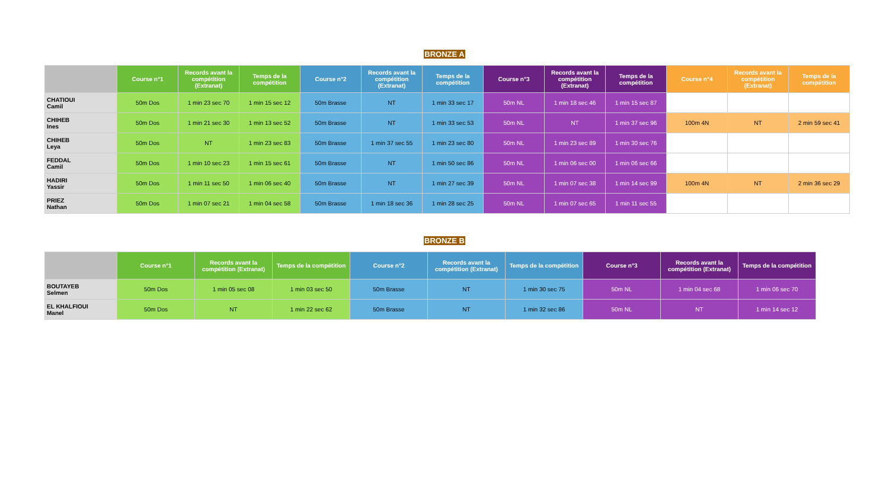BRONZE A
| | Course n°1 | Records avant la compétition (Extranat) | Temps de la compétition | Course n°2 | Records avant la compétition (Extranat) | Temps de la compétition | Course n°3 | Records avant la compétition (Extranat) | Temps de la compétition | Course n°4 | Records avant la compétition (Extranat) | Temps de la compétition |
| --- | --- | --- | --- | --- | --- | --- | --- | --- | --- | --- | --- | --- |
| CHATIOUI Camil | 50m Dos | 1 min 23 sec 70 | 1 min 15 sec 12 | 50m Brasse | NT | 1 min 33 sec 17 | 50m NL | 1 min 18 sec 46 | 1 min 15 sec 87 | | | |
| CHIHEB Ines | 50m Dos | 1 min 21 sec 30 | 1 min 13 sec 52 | 50m Brasse | NT | 1 min 33 sec 53 | 50m NL | NT | 1 min 37 sec 96 | 100m 4N | NT | 2 min 59 sec 41 |
| CHIHEB Leya | 50m Dos | NT | 1 min 23 sec 83 | 50m Brasse | 1 min 37 sec 55 | 1 min 23 sec 80 | 50m NL | 1 min 23 sec 89 | 1 min 30 sec 76 | | | |
| FEDDAL Camil | 50m Dos | 1 min 10 sec 23 | 1 min 15 sec 61 | 50m Brasse | NT | 1 min 50 sec 86 | 50m NL | 1 min 06 sec 00 | 1 min 06 sec 66 | | | |
| HADIRI Yassir | 50m Dos | 1 min 11 sec 50 | 1 min 06 sec 40 | 50m Brasse | NT | 1 min 27 sec 39 | 50m NL | 1 min 07 sec 38 | 1 min 14 sec 99 | 100m 4N | NT | 2 min 36 sec 29 |
| PRIEZ Nathan | 50m Dos | 1 min 07 sec 21 | 1 min 04 sec 58 | 50m Brasse | 1 min 18 sec 36 | 1 min 28 sec 25 | 50m NL | 1 min 07 sec 65 | 1 min 11 sec 55 | | | |
BRONZE B
| | Course n°1 | Records avant la compétition (Extranat) | Temps de la compétition | Course n°2 | Records avant la compétition (Extranat) | Temps de la compétition | Course n°3 | Records avant la compétition (Extranat) | Temps de la compétition |
| --- | --- | --- | --- | --- | --- | --- | --- | --- | --- |
| BOUTAYEB Selmen | 50m Dos | 1 min 05 sec 08 | 1 min 03 sec 50 | 50m Brasse | NT | 1 min 30 sec 75 | 50m NL | 1 min 04 sec 68 | 1 min 06 sec 70 |
| EL KHALFIOUI Manel | 50m Dos | NT | 1 min 22 sec 62 | 50m Brasse | NT | 1 min 32 sec 86 | 50m NL | NT | 1 min 14 sec 12 |